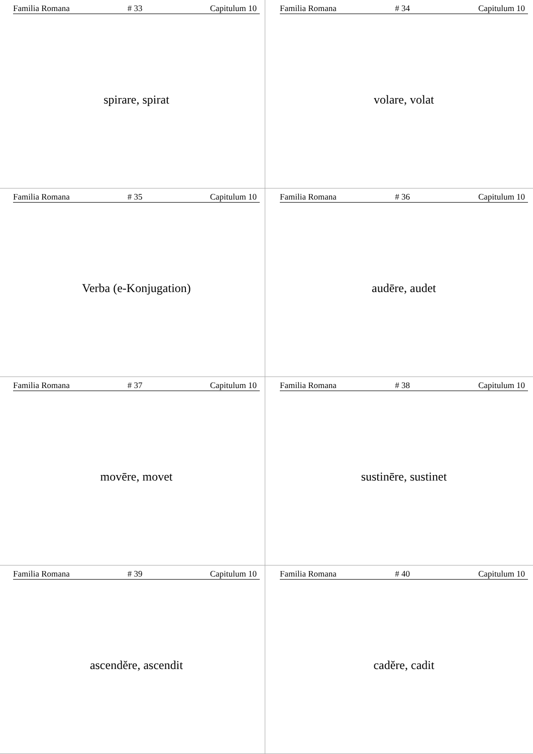Familia Romana # 33 Capitulum 10
spirare, spirat
Familia Romana # 34 Capitulum 10
volare, volat
Familia Romana # 35 Capitulum 10
Verba (e-Konjugation)
Familia Romana # 36 Capitulum 10
audēre, audet
Familia Romana # 37 Capitulum 10
movēre, movet
Familia Romana # 38 Capitulum 10
sustinēre, sustinet
Familia Romana # 39 Capitulum 10
ascendĕre, ascendit
Familia Romana # 40 Capitulum 10
cadĕre, cadit